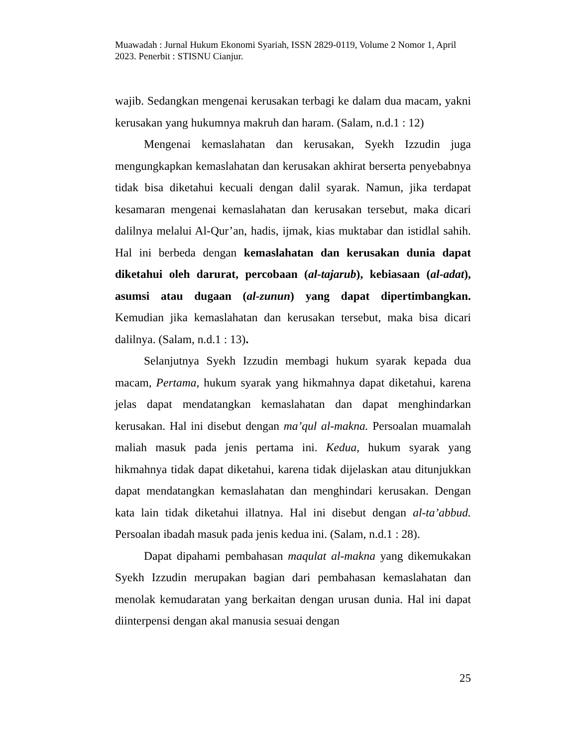Muawadah : Jurnal Hukum Ekonomi Syariah, ISSN 2829-0119, Volume 2 Nomor 1, April 2023. Penerbit : STISNU Cianjur.
wajib. Sedangkan mengenai kerusakan terbagi ke dalam dua macam, yakni kerusakan yang hukumnya makruh dan haram. (Salam, n.d.1 : 12)
Mengenai kemaslahatan dan kerusakan, Syekh Izzudin juga mengungkapkan kemaslahatan dan kerusakan akhirat berserta penyebabnya tidak bisa diketahui kecuali dengan dalil syarak. Namun, jika terdapat kesamaran mengenai kemaslahatan dan kerusakan tersebut, maka dicari dalilnya melalui Al-Qur’an, hadis, ijmak, kias muktabar dan istidlal sahih. Hal ini berbeda dengan kemaslahatan dan kerusakan dunia dapat diketahui oleh darurat, percobaan (al-tajarub), kebiasaan (al-adat), asumsi atau dugaan (al-zunun) yang dapat dipertimbangkan. Kemudian jika kemaslahatan dan kerusakan tersebut, maka bisa dicari dalilnya. (Salam, n.d.1 : 13).
Selanjutnya Syekh Izzudin membagi hukum syarak kepada dua macam, Pertama, hukum syarak yang hikmahnya dapat diketahui, karena jelas dapat mendatangkan kemaslahatan dan dapat menghindarkan kerusakan. Hal ini disebut dengan ma’qul al-makna. Persoalan muamalah maliah masuk pada jenis pertama ini. Kedua, hukum syarak yang hikmahnya tidak dapat diketahui, karena tidak dijelaskan atau ditunjukkan dapat mendatangkan kemaslahatan dan menghindari kerusakan. Dengan kata lain tidak diketahui illatnya. Hal ini disebut dengan al-ta’abbud. Persoalan ibadah masuk pada jenis kedua ini. (Salam, n.d.1 : 28).
Dapat dipahami pembahasan maqulat al-makna yang dikemukakan Syekh Izzudin merupakan bagian dari pembahasan kemaslahatan dan menolak kemudaratan yang berkaitan dengan urusan dunia. Hal ini dapat diinterpensi dengan akal manusia sesuai dengan
25